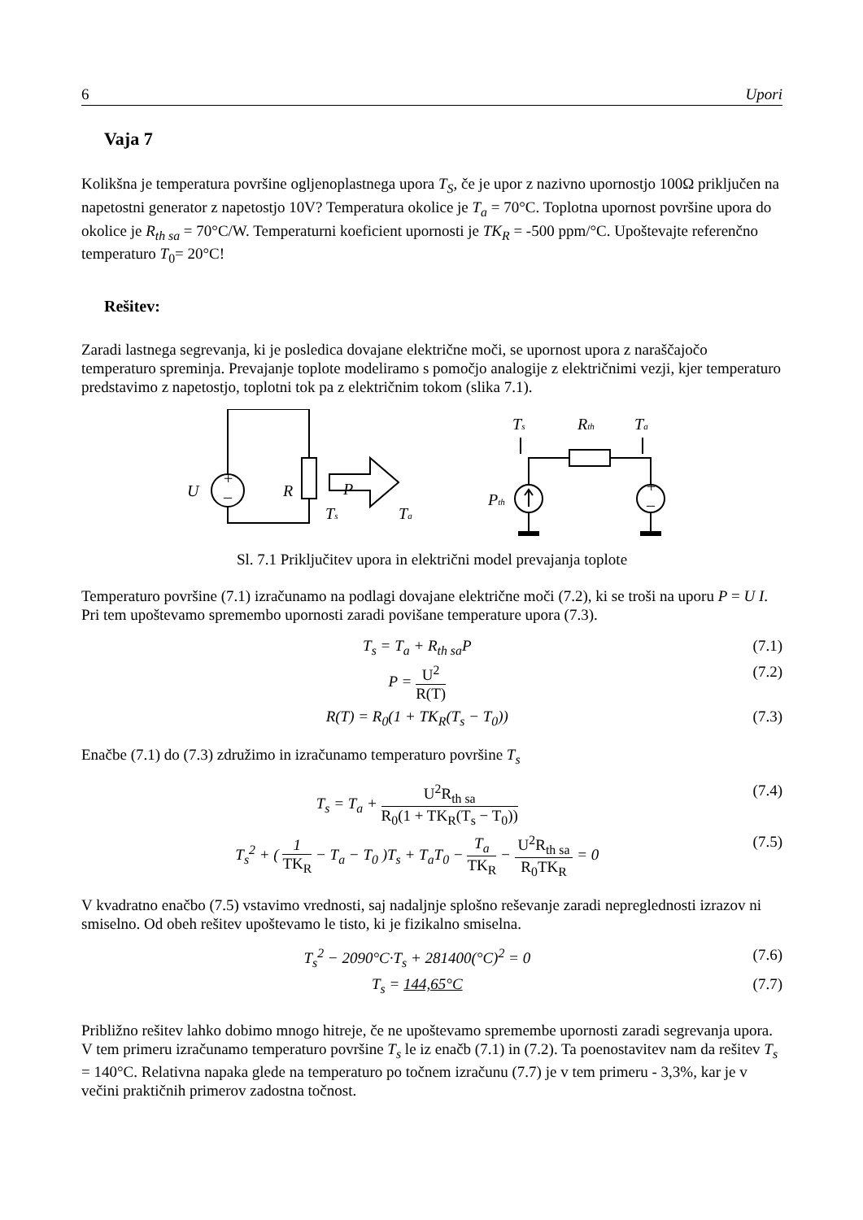6 Upori
Vaja 7
Kolikšna je temperatura površine ogljenoplastnega upora T<sub>S</sub>, če je upor z nazivno upornostjo 100Ω priključen na napetostni generator z napetostjo 10V? Temperatura okolice je T<sub>a</sub> = 70°C. Toplotna upornost površine upora do okolice je R<sub>th sa</sub> = 70°C/W. Temperaturni koeficient upornosti je TK<sub>R</sub> = -500 ppm/°C. Upoštevajte referenčno temperaturo T<sub>0</sub>= 20°C!
Rešitev:
Zaradi lastnega segrevanja, ki je posledica dovajane električne moči, se upornost upora z naraščajočo temperaturo spreminja. Prevajanje toplote modeliramo s pomočjo analogije z električnimi vezji, kjer temperaturo predstavimo z napetostjo, toplotni tok pa z električnim tokom (slika 7.1).
U
R
P
Ts
Ta
Ts
Rth
Ta
Pth
+
–
+
–
Sl. 7.1 Priključitev upora in električni model prevajanja toplote
Temperaturo površine (7.1) izračunamo na podlagi dovajane električne moči (7.2), ki se troši na uporu P = U I. Pri tem upoštevamo spremembo upornosti zaradi povišane temperature upora (7.3).
T<sub>s</sub> = T<sub>a</sub> + R<sub>th sa</sub>P (7.1)
P = U<sup>2</sup> R(T) (7.2)
R(T) = R<sub>0</sub>(1 + TK<sub>R</sub>(T<sub>s</sub> − T<sub>0</sub>)) (7.3)
Enačbe (7.1) do (7.3) združimo in izračunamo temperaturo površine T<sub>s</sub>
T<sub>s</sub> = T<sub>a</sub> + U<sup>2</sup>R<sub>th sa</sub> R<sub>0</sub>(1 + TK<sub>R</sub>(T<sub>s</sub> − T<sub>0</sub>)) (7.4)
T<sub>s</sub><sup>2</sup> + ( 1 TK<sub>R</sub> − T<sub>a</sub> − T<sub>0</sub> )T<sub>s</sub> + T<sub>a</sub>T<sub>0</sub> − T<sub>a</sub> TK<sub>R</sub> − U<sup>2</sup>R<sub>th sa</sub> R<sub>0</sub>TK<sub>R</sub> = 0 (7.5)
V kvadratno enačbo (7.5) vstavimo vrednosti, saj nadaljnje splošno reševanje zaradi nepreglednosti izrazov ni smiselno. Od obeh rešitev upoštevamo le tisto, ki je fizikalno smiselna.
T<sub>s</sub><sup>2</sup> − 2090°C·T<sub>s</sub> + 281400(°C)<sup>2</sup> = 0 (7.6)
T<sub>s</sub> = 144,65°C (7.7)
Približno rešitev lahko dobimo mnogo hitreje, če ne upoštevamo spremembe upornosti zaradi segrevanja upora. V tem primeru izračunamo temperaturo površine T<sub>s</sub> le iz enačb (7.1) in (7.2). Ta poenostavitev nam da rešitev T<sub>s</sub> = 140°C. Relativna napaka glede na temperaturo po točnem izračunu (7.7) je v tem primeru - 3,3%, kar je v večini praktičnih primerov zadostna točnost.